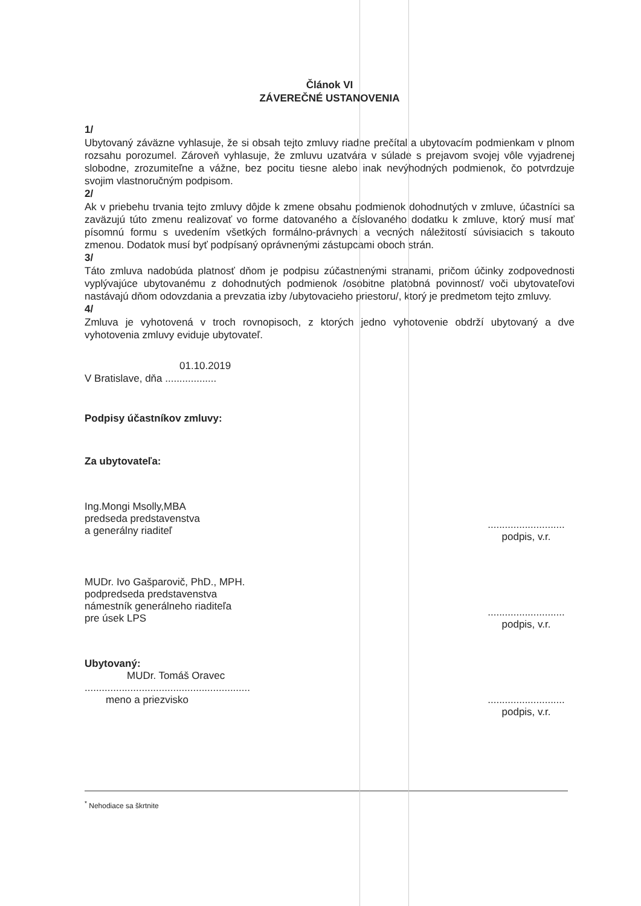Článok VI
ZÁVEREČNÉ USTANOVENIA
1/
Ubytovaný záväzne vyhlasuje, že si obsah tejto zmluvy riadne prečítal a ubytovacím podmienkam v plnom rozsahu porozumel. Zároveň vyhlasuje, že zmluvu uzatvára v súlade s prejavom svojej vôle vyjadrenej slobodne, zrozumiteľne a vážne, bez pocitu tiesne alebo inak nevýhodných podmienok, čo potvrdzuje svojim vlastnoručným podpisom.
2/
Ak v priebehu trvania tejto zmluvy dôjde k zmene obsahu podmienok dohodnutých v zmluve, účastníci sa zaväzujú túto zmenu realizovať vo forme datovaného a číslovaného dodatku k zmluve, ktorý musí mať písomnú formu s uvedením všetkých formálno-právnych a vecných náležitostí súvisiacich s takouto zmenou. Dodatok musí byť podpísaný oprávnenými zástupcami oboch strán.
3/
Táto zmluva nadobúda platnosť dňom je podpisu zúčastnenými stranami, pričom účinky zodpovednosti vyplývajúce ubytovanému z dohodnutých podmienok /osobitne platobná povinnosť/ voči ubytovateľovi nastávajú dňom odovzdania a prevzatia izby /ubytovacieho priestoru/, ktorý je predmetom tejto zmluvy.
4/
Zmluva je vyhotovená v troch rovnopisoch, z ktorých jedno vyhotovenie obdrží ubytovaný a dve vyhotovenia zmluvy eviduje ubytovateľ.
01.10.2019
V Bratislave, dňa ..................
Podpisy účastníkov zmluvy:
Za ubytovateľa:
Ing.Mongi Msolly,MBA
predseda predstavenstva
a generálny riaditeľ
...........................
podpis, v.r.
MUDr. Ivo Gašparovič, PhD., MPH.
podpredseda predstavenstva
námestník generálneho riaditeľa
pre úsek LPS
...........................
podpis, v.r.
Ubytovaný:
MUDr. Tomáš Oravec
..........................................................
meno a priezvisko
...........................
podpis, v.r.
<sup>*</sup> Nehodiace sa škrtnite